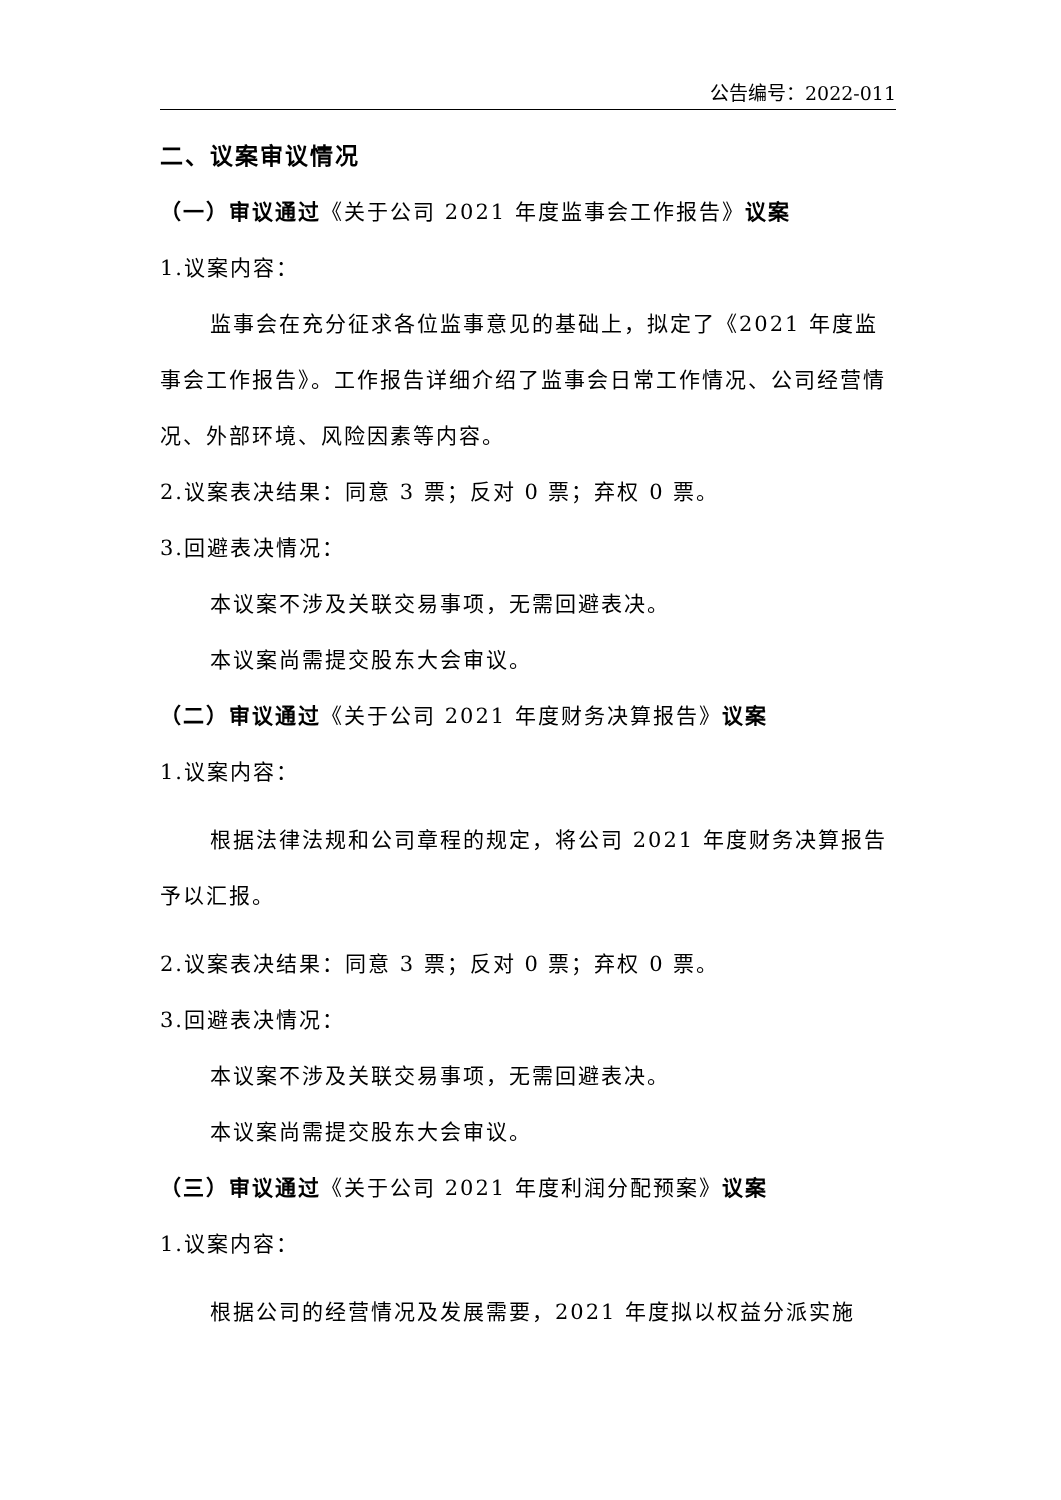公告编号：2022-011
二、议案审议情况
（一）审议通过《关于公司 2021 年度监事会工作报告》议案
1.议案内容：
监事会在充分征求各位监事意见的基础上，拟定了《2021 年度监事会工作报告》。工作报告详细介绍了监事会日常工作情况、公司经营情况、外部环境、风险因素等内容。
2.议案表决结果：同意 3 票；反对 0 票；弃权 0 票。
3.回避表决情况：
本议案不涉及关联交易事项，无需回避表决。
本议案尚需提交股东大会审议。
（二）审议通过《关于公司 2021 年度财务决算报告》议案
1.议案内容：
根据法律法规和公司章程的规定，将公司 2021 年度财务决算报告予以汇报。
2.议案表决结果：同意 3 票；反对 0 票；弃权 0 票。
3.回避表决情况：
本议案不涉及关联交易事项，无需回避表决。
本议案尚需提交股东大会审议。
（三）审议通过《关于公司 2021 年度利润分配预案》议案
1.议案内容：
根据公司的经营情况及发展需要，2021 年度拟以权益分派实施